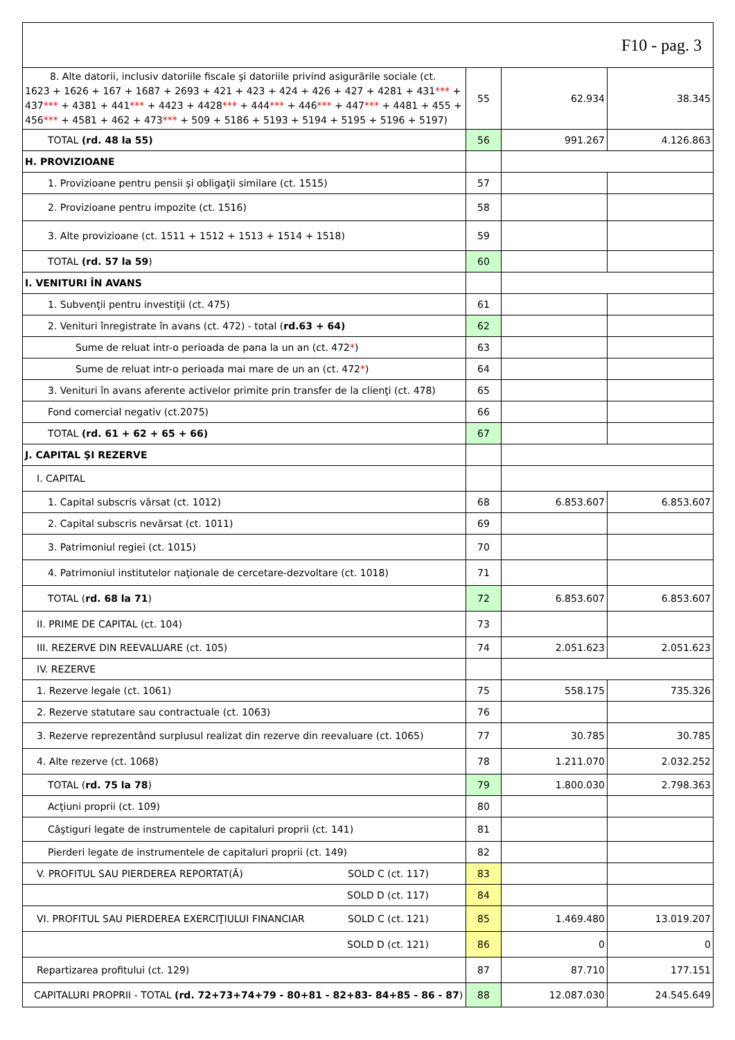| F10 - pag. 3 | | | |
| 8. Alte datorii, inclusiv datoriile fiscale şi datoriile privind asigurările sociale (ct. 1623 + 1626 + 167 + 1687 + 2693 + 421 + 423 + 424 + 426 + 427 + 4281 + 431 *** + 437 *** + 4381 + 441 *** + 4423 + 4428 *** + 444 *** + 446 *** + 447 *** + 4481 + 455 + 456 *** + 4581 + 462 + 473 *** + 509 + 5186 + 5193 + 5194 + 5195 + 5196 + 5197) | 55 | 62.934 | 38.345 |
| TOTAL (rd. 48 la 55) | 56 | 991.267 | 4.126.863 |
| H. PROVIZIOANE | | | |
| 1. Provizioane pentru pensii şi obligaţii similare (ct. 1515) | 57 | | |
| 2. Provizioane pentru impozite (ct. 1516) | 58 | | |
| 3. Alte provizioane (ct. 1511 + 1512 + 1513 + 1514 + 1518) | 59 | | |
| TOTAL (rd. 57 la 59 ) | 60 | | |
| I. VENITURI ÎN AVANS | | | |
| 1. Subvenţii pentru investiţii (ct. 475) | 61 | | |
| 2. Venituri înregistrate în avans (ct. 472) - total ( rd.63 + 64) | 62 | | |
| Sume de reluat intr-o perioada de pana la un an (ct. 472 * ) | 63 | | |
| Sume de reluat intr-o perioada mai mare de un an (ct. 472 * ) | 64 | | |
| 3. Venituri în avans aferente activelor primite prin transfer de la clienţi (ct. 478) | 65 | | |
| Fond comercial negativ (ct.2075) | 66 | | |
| TOTAL (rd. 61 + 62 + 65 + 66) | 67 | | |
| J. CAPITAL ŞI REZERVE | | | |
| I. CAPITAL | | | |
| 1. Capital subscris vărsat (ct. 1012) | 68 | 6.853.607 | 6.853.607 |
| 2. Capital subscris nevărsat (ct. 1011) | 69 | | |
| 3. Patrimoniul regiei (ct. 1015) | 70 | | |
| 4. Patrimoniul institutelor naţionale de cercetare-dezvoltare (ct. 1018) | 71 | | |
| TOTAL ( rd. 68 la 71 ) | 72 | 6.853.607 | 6.853.607 |
| II. PRIME DE CAPITAL (ct. 104) | 73 | | |
| III. REZERVE DIN REEVALUARE (ct. 105) | 74 | 2.051.623 | 2.051.623 |
| IV. REZERVE | | | |
| 1. Rezerve legale (ct. 1061) | 75 | 558.175 | 735.326 |
| 2. Rezerve statutare sau contractuale (ct. 1063) | 76 | | |
| 3. Rezerve reprezentând surplusul realizat din rezerve din reevaluare (ct. 1065) | 77 | 30.785 | 30.785 |
| 4. Alte rezerve (ct. 1068) | 78 | 1.211.070 | 2.032.252 |
| TOTAL ( rd. 75 la 78 ) | 79 | 1.800.030 | 2.798.363 |
| Acţiuni proprii (ct. 109) | 80 | | |
| Câştiguri legate de instrumentele de capitaluri proprii (ct. 141) | 81 | | |
| Pierderi legate de instrumentele de capitaluri proprii (ct. 149) | 82 | | |
| V. PROFITUL SAU PIERDEREA REPORTAT(Ă) SOLD C (ct. 117) | 83 | | |
| SOLD D (ct. 117) | 84 | | |
| VI. PROFITUL SAU PIERDEREA EXERCIŢIULUI FINANCIAR SOLD C (ct. 121) | 85 | 1.469.480 | 13.019.207 |
| SOLD D (ct. 121) | 86 | 0 | 0 |
| Repartizarea profitului (ct. 129) | 87 | 87.710 | 177.151 |
| CAPITALURI PROPRII - TOTAL (rd. 72+73+74+79 - 80+81 - 82+83- 84+85 - 86 - 87 ) | 88 | 12.087.030 | 24.545.649 |